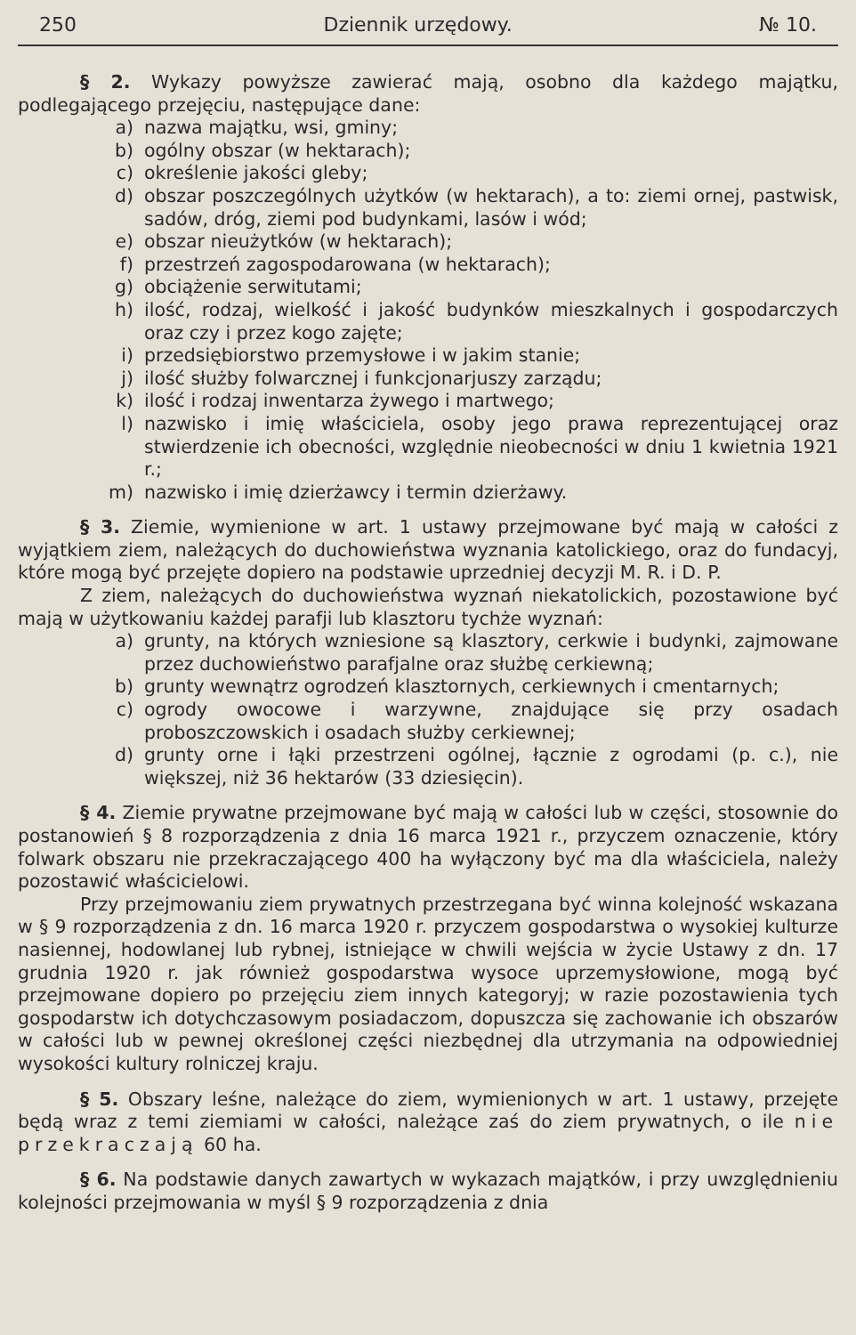250 Dziennik urzędowy. № 10.
§ 2. Wykazy powyższe zawierać mają, osobno dla każdego majątku, podlegającego przejęciu, następujące dane:
a) nazwa majątku, wsi, gminy;
b) ogólny obszar (w hektarach);
c) określenie jakości gleby;
d) obszar poszczególnych użytków (w hektarach), a to: ziemi ornej, pastwisk, sadów, dróg, ziemi pod budynkami, lasów i wód;
e) obszar nieużytków (w hektarach);
f) przestrzeń zagospodarowana (w hektarach);
g) obciążenie serwitutami;
h) ilość, rodzaj, wielkość i jakość budynków mieszkalnych i gospodarczych oraz czy i przez kogo zajęte;
i) przedsiębiorstwo przemysłowe i w jakim stanie;
j) ilość służby folwarcznej i funkcjonarjuszy zarządu;
k) ilość i rodzaj inwentarza żywego i martwego;
l) nazwisko i imię właściciela, osoby jego prawa reprezentującej oraz stwierdzenie ich obecności, względnie nieobecności w dniu 1 kwietnia 1921 r.;
m) nazwisko i imię dzierżawcy i termin dzierżawy.
§ 3. Ziemie, wymienione w art. 1 ustawy przejmowane być mają w całości z wyjątkiem ziem, należących do duchowieństwa wyznania katolickiego, oraz do fundacyj, które mogą być przejęte dopiero na podstawie uprzedniej decyzji M. R. i D. P.
Z ziem, należących do duchowieństwa wyznań niekatolickich, pozostawione być mają w użytkowaniu każdej parafji lub klasztoru tychże wyznań:
a) grunty, na których wzniesione są klasztory, cerkwie i budynki, zajmowane przez duchowieństwo parafjalne oraz służbę cerkiewną;
b) grunty wewnątrz ogrodzeń klasztornych, cerkiewnych i cmentarnych;
c) ogrody owocowe i warzywne, znajdujące się przy osadach proboszczowskich i osadach służby cerkiewnej;
d) grunty orne i łąki przestrzeni ogólnej, łącznie z ogrodami (p. c.), nie większej, niż 36 hektarów (33 dziesięcin).
§ 4. Ziemie prywatne przejmowane być mają w całości lub w części, stosownie do postanowień § 8 rozporządzenia z dnia 16 marca 1921 r., przyczem oznaczenie, który folwark obszaru nie przekraczającego 400 ha wyłączony być ma dla właściciela, należy pozostawić właścicielowi.
Przy przejmowaniu ziem prywatnych przestrzegana być winna kolejność wskazana w § 9 rozporządzenia z dn. 16 marca 1920 r. przyczem gospodarstwa o wysokiej kulturze nasiennej, hodowlanej lub rybnej, istniejące w chwili wejścia w życie Ustawy z dn. 17 grudnia 1920 r. jak również gospodarstwa wysoce uprzemysłowione, mogą być przejmowane dopiero po przejęciu ziem innych kategoryj; w razie pozostawienia tych gospodarstw ich dotychczasowym posiadaczom, dopuszcza się zachowanie ich obszarów w całości lub w pewnej określonej części niezbędnej dla utrzymania na odpowiedniej wysokości kultury rolniczej kraju.
§ 5. Obszary leśne, należące do ziem, wymienionych w art. 1 ustawy, przejęte będą wraz z temi ziemiami w całości, należące zaś do ziem prywatnych, o ile nie przekraczają 60 ha.
§ 6. Na podstawie danych zawartych w wykazach majątków, i przy uwzględnieniu kolejności przejmowania w myśl § 9 rozporządzenia z dnia